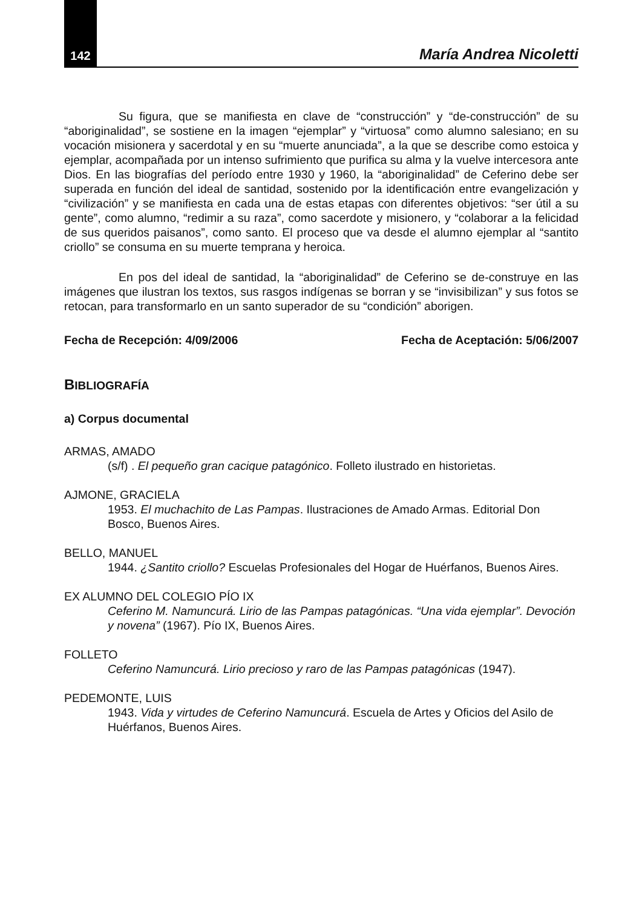142 María Andrea Nicoletti
Su figura, que se manifiesta en clave de “construcción” y “de-construcción” de su “aboriginalidad”, se sostiene en la imagen “ejemplar” y “virtuosa” como alumno salesiano; en su vocación misionera y sacerdotal y en su “muerte anunciada”, a la que se describe como estoica y ejemplar, acompañada por un intenso sufrimiento que purifica su alma y la vuelve intercesora ante Dios. En las biografías del período entre 1930 y 1960, la “aboriginalidad” de Ceferino debe ser superada en función del ideal de santidad, sostenido por la identificación entre evangelización y “civilización” y se manifiesta en cada una de estas etapas con diferentes objetivos: “ser útil a su gente”, como alumno, “redimir a su raza”, como sacerdote y misionero, y “colaborar a la felicidad de sus queridos paisanos”, como santo. El proceso que va desde el alumno ejemplar al “santito criollo” se consuma en su muerte temprana y heroica.
En pos del ideal de santidad, la “aboriginalidad” de Ceferino se de-construye en las imágenes que ilustran los textos, sus rasgos indígenas se borran y se “invisibilizan” y sus fotos se retocan, para transformarlo en un santo superador de su “condición” aborigen.
Fecha de Recepción: 4/09/2006 Fecha de Aceptación: 5/06/2007
BIBLIOGRAFÍA
a) Corpus documental
ARMAS, AMADO
(s/f) . El pequeño gran cacique patagónico. Folleto ilustrado en historietas.
AJMONE, GRACIELA
1953. El muchachito de Las Pampas. Ilustraciones de Amado Armas. Editorial Don Bosco, Buenos Aires.
BELLO, MANUEL
1944. ¿Santito criollo? Escuelas Profesionales del Hogar de Huérfanos, Buenos Aires.
EX ALUMNO DEL COLEGIO PÍO IX
Ceferino M. Namuncurá. Lirio de las Pampas patagónicas. “Una vida ejemplar”. Devoción y novena” (1967). Pío IX, Buenos Aires.
FOLLETO
Ceferino Namuncurá. Lirio precioso y raro de las Pampas patagónicas (1947).
PEDEMONTE, LUIS
1943. Vida y virtudes de Ceferino Namuncurá. Escuela de Artes y Oficios del Asilo de Huérfanos, Buenos Aires.